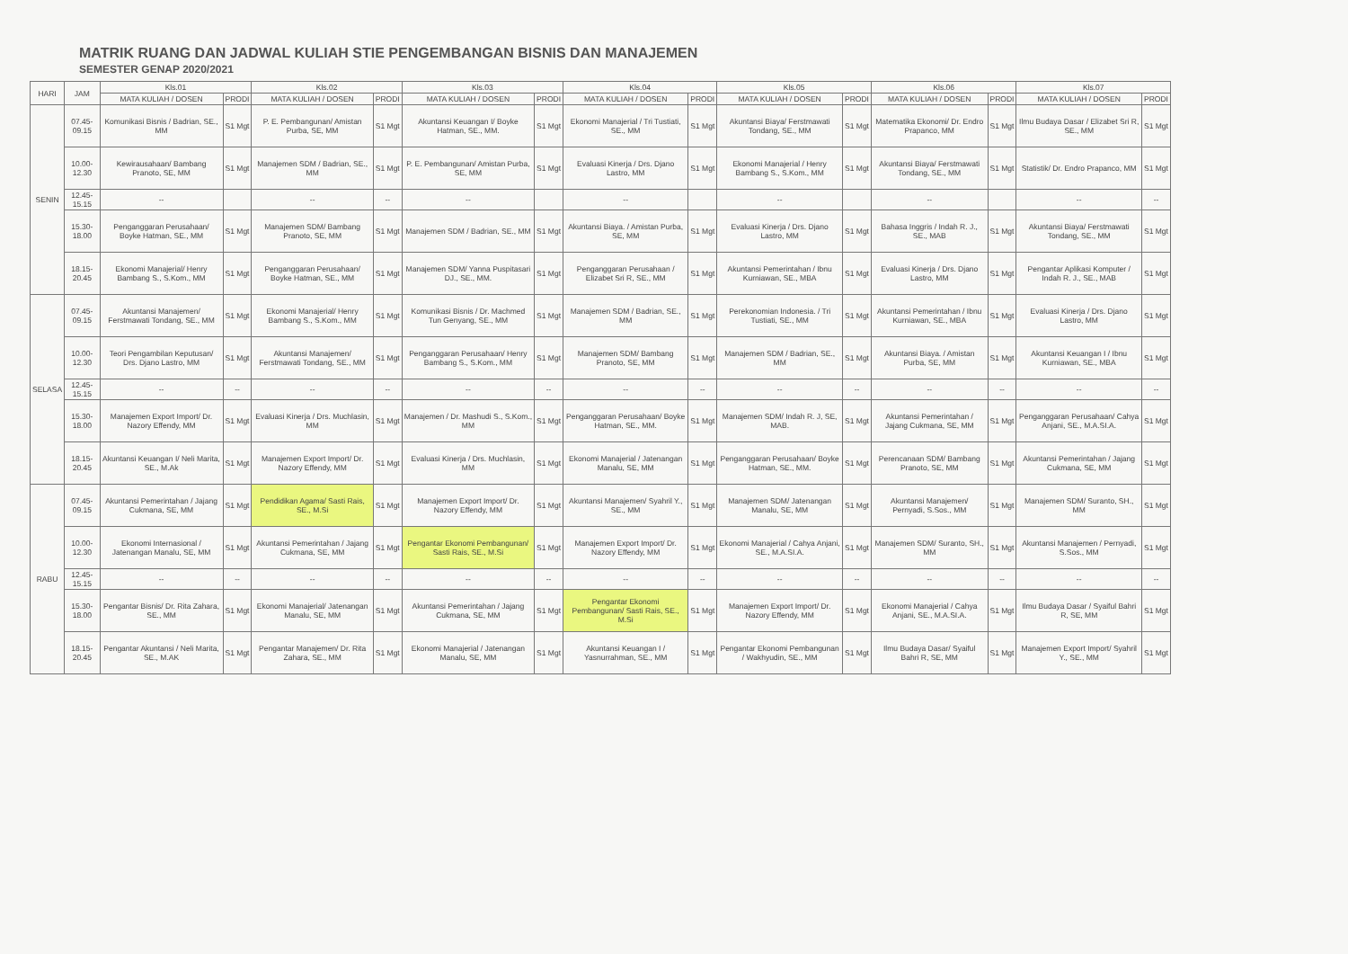MATRIK RUANG DAN JADWAL KULIAH STIE PENGEMBANGAN BISNIS DAN MANAJEMEN
SEMESTER GENAP 2020/2021
| HARI | JAM | Kls.01 | | Kls.02 | | Kls.03 | | Kls.04 | | Kls.05 | | Kls.06 | | Kls.07 | |
| --- | --- | --- | --- | --- | --- | --- | --- | --- | --- | --- | --- | --- | --- | --- | --- |
| | | MATA KULIAH / DOSEN | PRODI | MATA KULIAH / DOSEN | PRODI | MATA KULIAH / DOSEN | PRODI | MATA KULIAH / DOSEN | PRODI | MATA KULIAH / DOSEN | PRODI | MATA KULIAH / DOSEN | PRODI | MATA KULIAH / DOSEN | PRODI |
| SENIN | 07.45-09.15 | Komunikasi Bisnis / Badrian, SE., MM | S1 Mgt | P. E. Pembangunan/ Amistan Purba, SE, MM | S1 Mgt | Akuntansi Keuangan I/ Boyke Hatman, SE., MM. | S1 Mgt | Ekonomi Manajerial / Tri Tustiati, SE., MM | S1 Mgt | Akuntansi Biaya/ Ferstmawati Tondang, SE., MM | S1 Mgt | Matematika Ekonomi/ Dr. Endro Prapanco, MM | S1 Mgt | Ilmu Budaya Dasar / Elizabet Sri R, SE., MM | S1 Mgt |
| | 10.00-12.30 | Kewirausahaan/ Bambang Pranoto, SE, MM | S1 Mgt | Manajemen SDM / Badrian, SE., MM | S1 Mgt | P. E. Pembangunan/ Amistan Purba, SE, MM | S1 Mgt | Evaluasi Kinerja / Drs. Djano Lastro, MM | S1 Mgt | Ekonomi Manajerial / Henry Bambang S., S.Kom., MM | S1 Mgt | Akuntansi Biaya/ Ferstmawati Tondang, SE., MM | S1 Mgt | Statistik/ Dr. Endro Prapanco, MM | S1 Mgt |
| | 12.45-15.15 | -- | | -- | -- | -- | | -- | | -- | | -- | | -- | -- |
| | 15.30-18.00 | Penganggaran Perusahaan/ Boyke Hatman, SE., MM | S1 Mgt | Manajemen SDM/ Bambang Pranoto, SE, MM | S1 Mgt | Manajemen SDM / Badrian, SE., MM | S1 Mgt | Akuntansi Biaya. / Amistan Purba, SE, MM | S1 Mgt | Evaluasi Kinerja / Drs. Djano Lastro, MM | S1 Mgt | Bahasa Inggris / Indah R. J., SE., MAB | S1 Mgt | Akuntansi Biaya/ Ferstmawati Tondang, SE., MM | S1 Mgt |
| | 18.15-20.45 | Ekonomi Manajerial/ Henry Bambang S., S.Kom., MM | S1 Mgt | Penganggaran Perusahaan/ Boyke Hatman, SE., MM | S1 Mgt | Manajemen SDM/ Yanna Puspitasari DJ., SE., MM. | S1 Mgt | Penganggaran Perusahaan / Elizabet Sri R, SE., MM | S1 Mgt | Akuntansi Pemerintahan / Ibnu Kurniawan, SE., MBA | S1 Mgt | Evaluasi Kinerja / Drs. Djano Lastro, MM | S1 Mgt | Pengantar Aplikasi Komputer / Indah R. J., SE., MAB | S1 Mgt |
| SELASA | 07.45-09.15 | Akuntansi Manajemen/ Ferstmawati Tondang, SE., MM | S1 Mgt | Ekonomi Manajerial/ Henry Bambang S., S.Kom., MM | S1 Mgt | Komunikasi Bisnis / Dr. Machmed Tun Genyang, SE., MM | S1 Mgt | Manajemen SDM / Badrian, SE., MM | S1 Mgt | Perekonomian Indonesia. / Tri Tustiati, SE., MM | S1 Mgt | Akuntansi Pemerintahan / Ibnu Kurniawan, SE., MBA | S1 Mgt | Evaluasi Kinerja / Drs. Djano Lastro, MM | S1 Mgt |
| | 10.00-12.30 | Teori Pengambilan Keputusan/ Drs. Djano Lastro, MM | S1 Mgt | Akuntansi Manajemen/ Ferstmawati Tondang, SE., MM | S1 Mgt | Penganggaran Perusahaan/ Henry Bambang S., S.Kom., MM | S1 Mgt | Manajemen SDM/ Bambang Pranoto, SE, MM | S1 Mgt | Manajemen SDM / Badrian, SE., MM | S1 Mgt | Akuntansi Biaya. / Amistan Purba, SE, MM | S1 Mgt | Akuntansi Keuangan I / Ibnu Kurniawan, SE., MBA | S1 Mgt |
| | 12.45-15.15 | -- | -- | -- | -- | -- | -- | -- | -- | -- | -- | -- | -- | -- | -- |
| | 15.30-18.00 | Manajemen Export Import/ Dr. Nazory Effendy, MM | S1 Mgt | Evaluasi Kinerja / Drs. Muchlasin, MM | S1 Mgt | Manajemen / Dr. Mashudi S., S.Kom., MM | S1 Mgt | Penganggaran Perusahaan/ Boyke Hatman, SE., MM. | S1 Mgt | Manajemen SDM/ Indah R. J, SE, MAB. | S1 Mgt | Akuntansi Pemerintahan / Jajang Cukmana, SE, MM | S1 Mgt | Penganggaran Perusahaan/ Cahya Anjani, SE., M.A.SI.A. | S1 Mgt |
| | 18.15-20.45 | Akuntansi Keuangan I/ Neli Marita, SE., M.Ak | S1 Mgt | Manajemen Export Import/ Dr. Nazory Effendy, MM | S1 Mgt | Evaluasi Kinerja / Drs. Muchlasin, MM | S1 Mgt | Ekonomi Manajerial / Jatenangan Manalu, SE, MM | S1 Mgt | Penganggaran Perusahaan/ Boyke Hatman, SE., MM. | S1 Mgt | Perencanaan SDM/ Bambang Pranoto, SE, MM | S1 Mgt | Akuntansi Pemerintahan / Jajang Cukmana, SE, MM | S1 Mgt |
| RABU | 07.45-09.15 | Akuntansi Pemerintahan / Jajang Cukmana, SE, MM | S1 Mgt | Pendidikan Agama/ Sasti Rais, SE., M.Si | S1 Mgt | Manajemen Export Import/ Dr. Nazory Effendy, MM | S1 Mgt | Akuntansi Manajemen/ Syahril Y., SE., MM | S1 Mgt | Manajemen SDM/ Jatenangan Manalu, SE, MM | S1 Mgt | Akuntansi Manajemen/ Pernyadi, S.Sos., MM | S1 Mgt | Manajemen SDM/ Suranto, SH., MM | S1 Mgt |
| | 10.00-12.30 | Ekonomi Internasional / Jatenangan Manalu, SE, MM | S1 Mgt | Akuntansi Pemerintahan / Jajang Cukmana, SE, MM | S1 Mgt | Pengantar Ekonomi Pembangunan/ Sasti Rais, SE., M.Si | S1 Mgt | Manajemen Export Import/ Dr. Nazory Effendy, MM | S1 Mgt | Ekonomi Manajerial / Cahya Anjani, SE., M.A.SI.A. | S1 Mgt | Manajemen SDM/ Suranto, SH., MM | S1 Mgt | Akuntansi Manajemen / Pernyadi, S.Sos., MM | S1 Mgt |
| | 12.45-15.15 | -- | -- | -- | -- | -- | -- | -- | -- | -- | -- | -- | -- | -- | -- |
| | 15.30-18.00 | Pengantar Bisnis/ Dr. Rita Zahara, SE., MM | S1 Mgt | Ekonomi Manajerial/ Jatenangan Manalu, SE, MM | S1 Mgt | Akuntansi Pemerintahan / Jajang Cukmana, SE, MM | S1 Mgt | Pengantar Ekonomi Pembangunan/ Sasti Rais, SE., M.Si | S1 Mgt | Manajemen Export Import/ Dr. Nazory Effendy, MM | S1 Mgt | Ekonomi Manajerial / Cahya Anjani, SE., M.A.SI.A. | S1 Mgt | Ilmu Budaya Dasar / Syaiful Bahri R, SE, MM | S1 Mgt |
| | 18.15-20.45 | Pengantar Akuntansi / Neli Marita, SE., M.AK | S1 Mgt | Pengantar Manajemen/ Dr. Rita Zahara, SE., MM | S1 Mgt | Ekonomi Manajerial / Jatenangan Manalu, SE, MM | S1 Mgt | Akuntansi Keuangan I / Yasnurrahman, SE., MM | S1 Mgt | Pengantar Ekonomi Pembangunan / Wakhyudin, SE., MM | S1 Mgt | Ilmu Budaya Dasar/ Syaiful Bahri R, SE, MM | S1 Mgt | Manajemen Export Import/ Syahril Y., SE., MM | S1 Mgt |